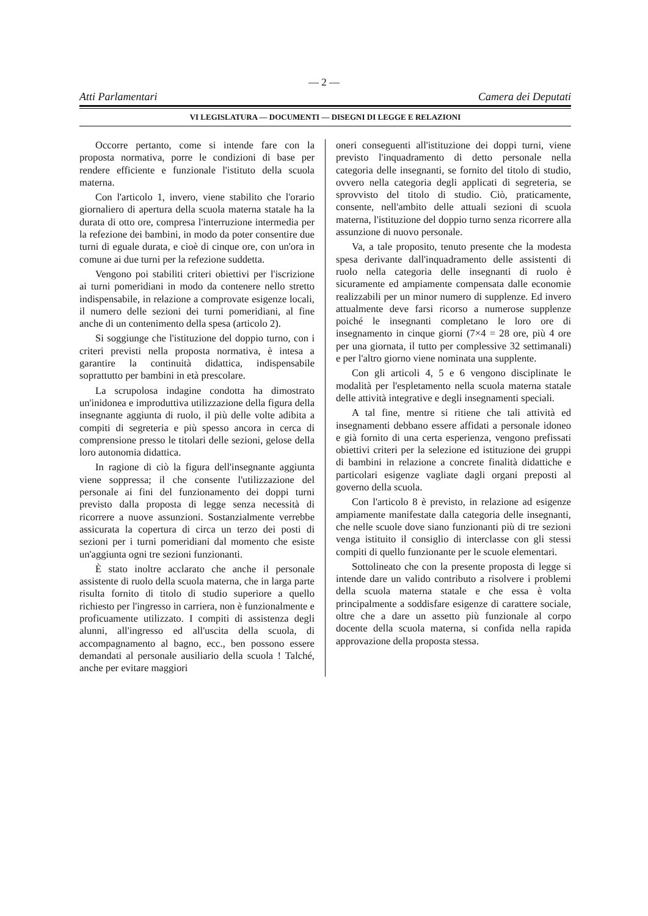— 2 —
Atti Parlamentari Camera dei Deputati
VI LEGISLATURA — DOCUMENTI — DISEGNI DI LEGGE E RELAZIONI
Occorre pertanto, come si intende fare con la proposta normativa, porre le condizioni di base per rendere efficiente e funzionale l'istituto della scuola materna.
Con l'articolo 1, invero, viene stabilito che l'orario giornaliero di apertura della scuola materna statale ha la durata di otto ore, compresa l'interruzione intermedia per la refezione dei bambini, in modo da poter consentire due turni di eguale durata, e cioè di cinque ore, con un'ora in comune ai due turni per la refezione suddetta.
Vengono poi stabiliti criteri obiettivi per l'iscrizione ai turni pomeridiani in modo da contenere nello stretto indispensabile, in relazione a comprovate esigenze locali, il numero delle sezioni dei turni pomeridiani, al fine anche di un contenimento della spesa (articolo 2).
Si soggiunge che l'istituzione del doppio turno, con i criteri previsti nella proposta normativa, è intesa a garantire la continuità didattica, indispensabile soprattutto per bambini in età prescolare.
La scrupolosa indagine condotta ha dimostrato un'inidonea e improduttiva utilizzazione della figura della insegnante aggiunta di ruolo, il più delle volte adibita a compiti di segreteria e più spesso ancora in cerca di comprensione presso le titolari delle sezioni, gelose della loro autonomia didattica.
In ragione di ciò la figura dell'insegnante aggiunta viene soppressa; il che consente l'utilizzazione del personale ai fini del funzionamento dei doppi turni previsto dalla proposta di legge senza necessità di ricorrere a nuove assunzioni. Sostanzialmente verrebbe assicurata la copertura di circa un terzo dei posti di sezioni per i turni pomeridiani dal momento che esiste un'aggiunta ogni tre sezioni funzionanti.
È stato inoltre acclarato che anche il personale assistente di ruolo della scuola materna, che in larga parte risulta fornito di titolo di studio superiore a quello richiesto per l'ingresso in carriera, non è funzionalmente e proficuamente utilizzato. I compiti di assistenza degli alunni, all'ingresso ed all'uscita della scuola, di accompagnamento al bagno, ecc., ben possono essere demandati al personale ausiliario della scuola ! Talché, anche per evitare maggiori
oneri conseguenti all'istituzione dei doppi turni, viene previsto l'inquadramento di detto personale nella categoria delle insegnanti, se fornito del titolo di studio, ovvero nella categoria degli applicati di segreteria, se sprovvisto del titolo di studio. Ciò, praticamente, consente, nell'ambito delle attuali sezioni di scuola materna, l'istituzione del doppio turno senza ricorrere alla assunzione di nuovo personale.
Va, a tale proposito, tenuto presente che la modesta spesa derivante dall'inquadramento delle assistenti di ruolo nella categoria delle insegnanti di ruolo è sicuramente ed ampiamente compensata dalle economie realizzabili per un minor numero di supplenze. Ed invero attualmente deve farsi ricorso a numerose supplenze poiché le insegnanti completano le loro ore di insegnamento in cinque giorni (7×4 = 28 ore, più 4 ore per una giornata, il tutto per complessive 32 settimanali) e per l'altro giorno viene nominata una supplente.
Con gli articoli 4, 5 e 6 vengono disciplinate le modalità per l'espletamento nella scuola materna statale delle attività integrative e degli insegnamenti speciali.
A tal fine, mentre si ritiene che tali attività ed insegnamenti debbano essere affidati a personale idoneo e già fornito di una certa esperienza, vengono prefissati obiettivi criteri per la selezione ed istituzione dei gruppi di bambini in relazione a concrete finalità didattiche e particolari esigenze vagliate dagli organi preposti al governo della scuola.
Con l'articolo 8 è previsto, in relazione ad esigenze ampiamente manifestate dalla categoria delle insegnanti, che nelle scuole dove siano funzionanti più di tre sezioni venga istituito il consiglio di interclasse con gli stessi compiti di quello funzionante per le scuole elementari.
Sottolineato che con la presente proposta di legge si intende dare un valido contributo a risolvere i problemi della scuola materna statale e che essa è volta principalmente a soddisfare esigenze di carattere sociale, oltre che a dare un assetto più funzionale al corpo docente della scuola materna, si confida nella rapida approvazione della proposta stessa.